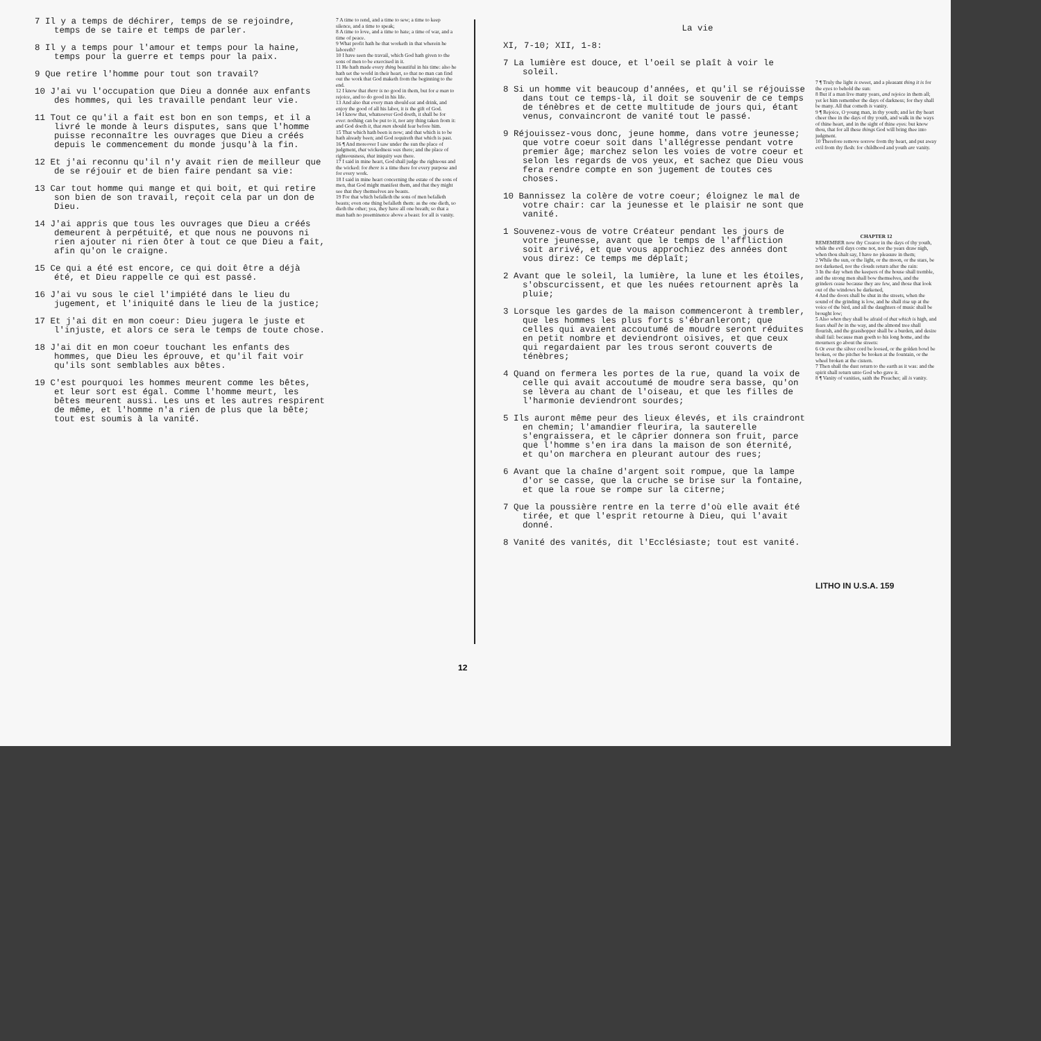7 Il y a temps de déchirer, temps de se rejoindre, temps de se taire et temps de parler.
8 Il y a temps pour l'amour et temps pour la haine, temps pour la guerre et temps pour la paix.
9 Que retire l'homme pour tout son travail?
10 J'ai vu l'occupation que Dieu a donnée aux enfants des hommes, qui les travaille pendant leur vie.
11 Tout ce qu'il a fait est bon en son temps, et il a livré le monde à leurs disputes, sans que l'homme puisse reconnaître les ouvrages que Dieu a créés depuis le commencement du monde jusqu'à la fin.
12 Et j'ai reconnu qu'il n'y avait rien de meilleur que de se réjouir et de bien faire pendant sa vie:
13 Car tout homme qui mange et qui boit, et qui retire son bien de son travail, reçoit cela par un don de Dieu.
14 J'ai appris que tous les ouvrages que Dieu a créés demeurent à perpétuité, et que nous ne pouvons ni rien ajouter ni rien ôter à tout ce que Dieu a fait, afin qu'on le craigne.
15 Ce qui a été est encore, ce qui doit être a déjà été, et Dieu rappelle ce qui est passé.
16 J'ai vu sous le ciel l'impiété dans le lieu du jugement, et l'iniquité dans le lieu de la justice;
17 Et j'ai dit en mon coeur: Dieu jugera le juste et l'injuste, et alors ce sera le temps de toute chose.
18 J'ai dit en mon coeur touchant les enfants des hommes, que Dieu les éprouve, et qu'il fait voir qu'ils sont semblables aux bêtes.
19 C'est pourquoi les hommes meurent comme les bêtes, et leur sort est égal. Comme l'homme meurt, les bêtes meurent aussi. Les uns et les autres respirent de même, et l'homme n'a rien de plus que la bête; tout est soumis à la vanité.
7 A time to rend, and a time to sew; a time to keep silence, and a time to speak;
8 A time to love, and a time to hate; a time of war, and a time of peace.
9 What profit hath he that worketh in that wherein he laboreth?
10 I have seen the travail, which God hath given to the sons of men to be exercised in it.
11 He hath made every thing beautiful in his time: also he hath set the world in their heart, so that no man can find out the work that God maketh from the beginning to the end.
12 I know that there is no good in them, but for a man to rejoice, and to do good in his life.
13 And also that every man should eat and drink, and enjoy the good of all his labor, it is the gift of God.
14 I know that, whatsoever God doeth, it shall be for ever: nothing can be put to it, nor any thing taken from it: and God doeth it, that men should fear before him.
15 That which hath been is now; and that which is to be hath already been; and God requireth that which is past.
16 ¶ And moreover I saw under the sun the place of judgment, that wickedness was there; and the place of righteousness, that iniquity was there.
17 I said in mine heart, God shall judge the righteous and the wicked: for there is a time there for every purpose and for every work.
18 I said in mine heart concerning the estate of the sons of men, that God might manifest them, and that they might see that they themselves are beasts.
19 For that which befalleth the sons of men befalleth beasts; even one thing befalleth them: as the one dieth, so dieth the other; yea, they have all one breath; so that a man hath no preeminence above a beast: for all is vanity.
La vie
XI, 7-10; XII, 1-8:
7 La lumière est douce, et l'oeil se plaît à voir le soleil.
8 Si un homme vit beaucoup d'années, et qu'il se réjouisse dans tout ce temps-là, il doit se souvenir de ce temps de ténèbres et de cette multitude de jours qui, étant venus, convaincront de vanité tout le passé.
9 Réjouissez-vous donc, jeune homme, dans votre jeunesse; que votre coeur soit dans l'allégresse pendant votre premier âge; marchez selon les voies de votre coeur et selon les regards de vos yeux, et sachez que Dieu vous fera rendre compte en son jugement de toutes ces choses.
10 Bannissez la colère de votre coeur; éloignez le mal de votre chair: car la jeunesse et le plaisir ne sont que vanité.
1 Souvenez-vous de votre Créateur pendant les jours de votre jeunesse, avant que le temps de l'affliction soit arrivé, et que vous approchiez des années dont vous direz: Ce temps me déplaît;
2 Avant que le soleil, la lumière, la lune et les étoiles, s'obscurcissent, et que les nuées retournent après la pluie;
3 Lorsque les gardes de la maison commenceront à trembler, que les hommes les plus forts s'ébranleront; que celles qui avaient accoutumé de moudre seront réduites en petit nombre et deviendront oisives, et que ceux qui regardaient par les trous seront couverts de ténèbres;
4 Quand on fermera les portes de la rue, quand la voix de celle qui avait accoutumé de moudre sera basse, qu'on se lèvera au chant de l'oiseau, et que les filles de l'harmonie deviendront sourdes;
5 Ils auront même peur des lieux élevés, et ils craindront en chemin; l'amandier fleurira, la sauterelle s'engraissera, et le câprier donnera son fruit, parce que l'homme s'en ira dans la maison de son éternité, et qu'on marchera en pleurant autour des rues;
6 Avant que la chaîne d'argent soit rompue, que la lampe d'or se casse, que la cruche se brise sur la fontaine, et que la roue se rompe sur la citerne;
7 Que la poussière rentre en la terre d'où elle avait été tirée, et que l'esprit retourne à Dieu, qui l'avait donné.
8 Vanité des vanités, dit l'Ecclésiaste; tout est vanité.
7 ¶ Truly the light is sweet, and a pleasant thing it is for the eyes to behold the sun:
8 But if a man live many years, and rejoice in them all; yet let him remember the days of darkness; for they shall be many. All that cometh is vanity.
9 ¶ Rejoice, O young man, in thy youth; and let thy heart cheer thee in the days of thy youth, and walk in the ways of thine heart, and in the sight of thine eyes: but know thou, that for all these things God will bring thee into judgment.
10 Therefore remove sorrow from thy heart, and put away evil from thy flesh: for childhood and youth are vanity.
CHAPTER 12
REMEMBER now thy Creator in the days of thy youth, while the evil days come not, nor the years draw nigh, when thou shalt say, I have no pleasure in them;
2 While the sun, or the light, or the moon, or the stars, be not darkened, nor the clouds return after the rain:
3 In the day when the keepers of the house shall tremble, and the strong men shall bow themselves, and the grinders cease because they are few, and those that look out of the windows be darkened,
4 And the doors shall be shut in the streets, when the sound of the grinding is low, and he shall rise up at the voice of the bird, and all the daughters of music shall be brought low;
5 Also when they shall be afraid of that which is high, and fears shall be in the way, and the almond tree shall flourish, and the grasshopper shall be a burden, and desire shall fail: because man goeth to his long home, and the mourners go about the streets:
6 Or ever the silver cord be loosed, or the golden bowl be broken, or the pitcher be broken at the fountain, or the wheel broken at the cistern.
7 Then shall the dust return to the earth as it was: and the spirit shall return unto God who gave it.
8 ¶ Vanity of vanities, saith the Preacher; all is vanity.
LITHO IN U.S.A. 159
12